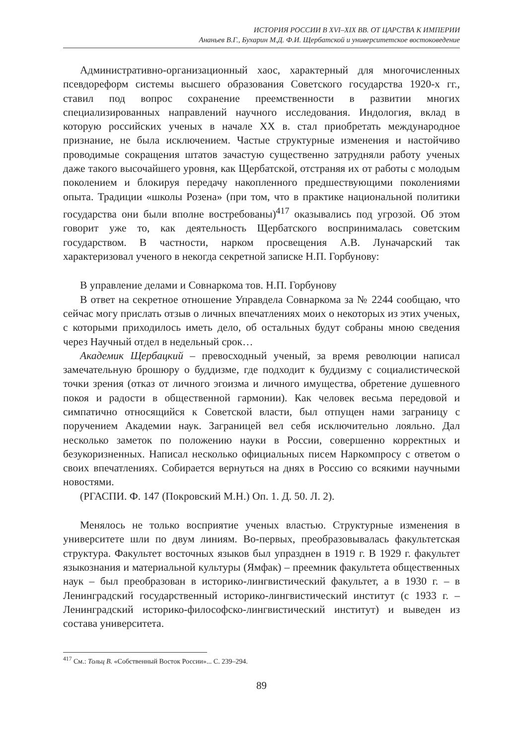ИСТОРИЯ РОССИИ В XVI–XIX ВВ. ОТ ЦАРСТВА К ИМПЕРИИ
Ананьев В.Г., Бухарин М.Д. Ф.И. Щербатской и университетское востоковедение
Административно-организационный хаос, характерный для многочисленных псевдореформ системы высшего образования Советского государства 1920-х гг., ставил под вопрос сохранение преемственности в развитии многих специализированных направлений научного исследования. Индология, вклад в которую российских ученых в начале XX в. стал приобретать международное признание, не была исключением. Частые структурные изменения и настойчиво проводимые сокращения штатов зачастую существенно затрудняли работу ученых даже такого высочайшего уровня, как Щербатской, отстраняя их от работы с молодым поколением и блокируя передачу накопленного предшествующими поколениями опыта. Традиции «школы Розена» (при том, что в практике национальной политики государства они были вполне востребованы)<sup>417</sup> оказывались под угрозой. Об этом говорит уже то, как деятельность Щербатского воспринималась советским государством. В частности, нарком просвещения А.В. Луначарский так характеризовал ученого в некогда секретной записке Н.П. Горбунову:
В управление делами и Совнаркома тов. Н.П. Горбунову
В ответ на секретное отношение Управдела Совнаркома за № 2244 сообщаю, что сейчас могу прислать отзыв о личных впечатлениях моих о некоторых из этих ученых, с которыми приходилось иметь дело, об остальных будут собраны мною сведения через Научный отдел в недельный срок…
Академик Щербацкий – превосходный ученый, за время революции написал замечательную брошюру о буддизме, где подходит к буддизму с социалистической точки зрения (отказ от личного эгоизма и личного имущества, обретение душевного покоя и радости в общественной гармонии). Как человек весьма передовой и симпатично относящийся к Советской власти, был отпущен нами заграницу с поручением Академии наук. Заграницей вел себя исключительно лояльно. Дал несколько заметок по положению науки в России, совершенно корректных и безукоризненных. Написал несколько официальных писем Наркомпросу с ответом о своих впечатлениях. Собирается вернуться на днях в Россию со всякими научными новостями.
(РГАСПИ. Ф. 147 (Покровский М.Н.) Оп. 1. Д. 50. Л. 2).
Менялось не только восприятие ученых властью. Структурные изменения в университете шли по двум линиям. Во-первых, преобразовывалась факультетская структура. Факультет восточных языков был упразднен в 1919 г. В 1929 г. факультет языкознания и материальной культуры (Ямфак) – преемник факультета общественных наук – был преобразован в историко-лингвистический факультет, а в 1930 г. – в Ленинградский государственный историко-лингвистический институт (с 1933 г. – Ленинградский историко-философско-лингвистический институт) и выведен из состава университета.
<sup>417</sup> См.: Тольц В. «Собственный Восток России»... С. 239–294.
89